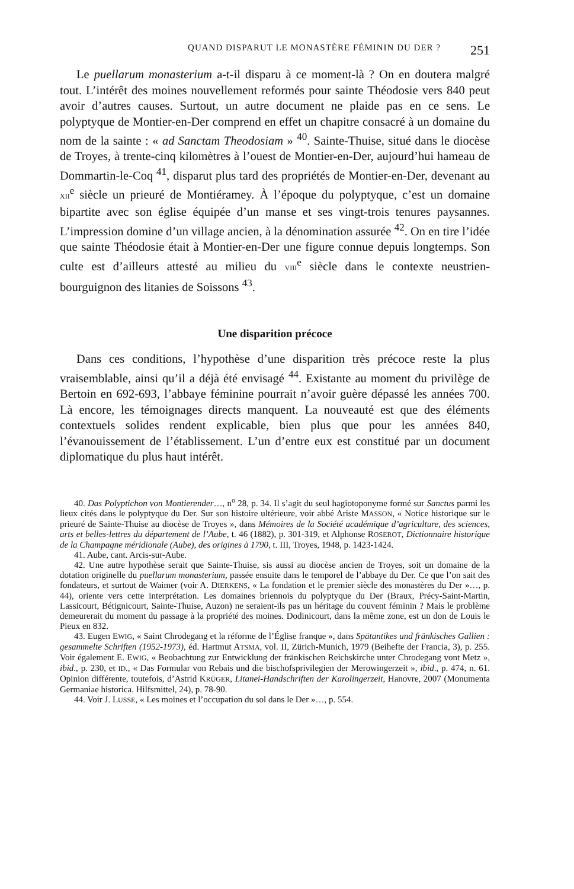QUAND DISPARUT LE MONASTÈRE FÉMININ DU DER ? 251
Le puellarum monasterium a-t-il disparu à ce moment-là ? On en doutera malgré tout. L’intérêt des moines nouvellement reformés pour sainte Théodosie vers 840 peut avoir d’autres causes. Surtout, un autre document ne plaide pas en ce sens. Le polyptyque de Montier-en-Der comprend en effet un chapitre consacré à un domaine du nom de la sainte : « ad Sanctam Theodosiam » <sup>40</sup>. Sainte-Thuise, situé dans le diocèse de Troyes, à trente-cinq kilomètres à l’ouest de Montier-en-Der, aujourd’hui hameau de Dommartin-le-Coq <sup>41</sup>, disparut plus tard des propriétés de Montier-en-Der, devenant au XII<sup>e</sup> siècle un prieuré de Montiéramey. À l’époque du polyptyque, c’est un domaine bipartite avec son église équipée d’un manse et ses vingt-trois tenures paysannes. L’impression domine d’un village ancien, à la dénomination assurée <sup>42</sup>. On en tire l’idée que sainte Théodosie était à Montier-en-Der une figure connue depuis longtemps. Son culte est d’ailleurs attesté au milieu du VIII<sup>e</sup> siècle dans le contexte neustrien-bourguignon des litanies de Soissons <sup>43</sup>.
Une disparition précoce
Dans ces conditions, l’hypothèse d’une disparition très précoce reste la plus vraisemblable, ainsi qu’il a déjà été envisagé <sup>44</sup>. Existante au moment du privilège de Bertoin en 692-693, l’abbaye féminine pourrait n’avoir guère dépassé les années 700. Là encore, les témoignages directs manquent. La nouveauté est que des éléments contextuels solides rendent explicable, bien plus que pour les années 840, l’évanouissement de l’établissement. L’un d’entre eux est constitué par un document diplomatique du plus haut intérêt.
40. Das Polyptichon von Montierender…, n<sup>o</sup> 28, p. 34. Il s’agit du seul hagiotoponyme formé sur Sanctus parmi les lieux cités dans le polyptyque du Der. Sur son histoire ultérieure, voir abbé Ariste MASSON, « Notice historique sur le prieuré de Sainte-Thuise au diocèse de Troyes », dans Mémoires de la Société académique d’agriculture, des sciences, arts et belles-lettres du département de l’Aube, t. 46 (1882), p. 301-319, et Alphonse ROSEROT, Dictionnaire historique de la Champagne méridionale (Aube), des origines à 1790, t. III, Troyes, 1948, p. 1423-1424.
41. Aube, cant. Arcis-sur-Aube.
42. Une autre hypothèse serait que Sainte-Thuise, sis aussi au diocèse ancien de Troyes, soit un domaine de la dotation originelle du puellarum monasterium, passée ensuite dans le temporel de l’abbaye du Der. Ce que l’on sait des fondateurs, et surtout de Waimer (voir A. DIERKENS, « La fondation et le premier siècle des monastères du Der »…, p. 44), oriente vers cette interprétation. Les domaines briennois du polyptyque du Der (Braux, Précy-Saint-Martin, Lassicourt, Bétignicourt, Sainte-Thuise, Auzon) ne seraient-ils pas un héritage du couvent féminin ? Mais le problème demeurerait du moment du passage à la propriété des moines. Dodinicourt, dans la même zone, est un don de Louis le Pieux en 832.
43. Eugen EWIG, « Saint Chrodegang et la réforme de l’Église franque », dans Spätantikes und fränkisches Gallien : gesammelte Schriften (1952-1973), éd. Hartmut ATSMA, vol. II, Zürich-Munich, 1979 (Beihefte der Francia, 3), p. 255. Voir également E. EWIG, « Beobachtung zur Entwicklung der fränkischen Reichskirche unter Chrodegang vont Metz », ibid., p. 230, et ID., « Das Formular von Rebais und die bischofsprivilegien der Merowingerzeit », ibid., p. 474, n. 61. Opinion différente, toutefois, d’Astrid KRÜGER, Litanei-Handschriften der Karolingerzeit, Hanovre, 2007 (Monumenta Germaniae historica. Hilfsmittel, 24), p. 78-90.
44. Voir J. LUSSE, « Les moines et l’occupation du sol dans le Der »…, p. 554.